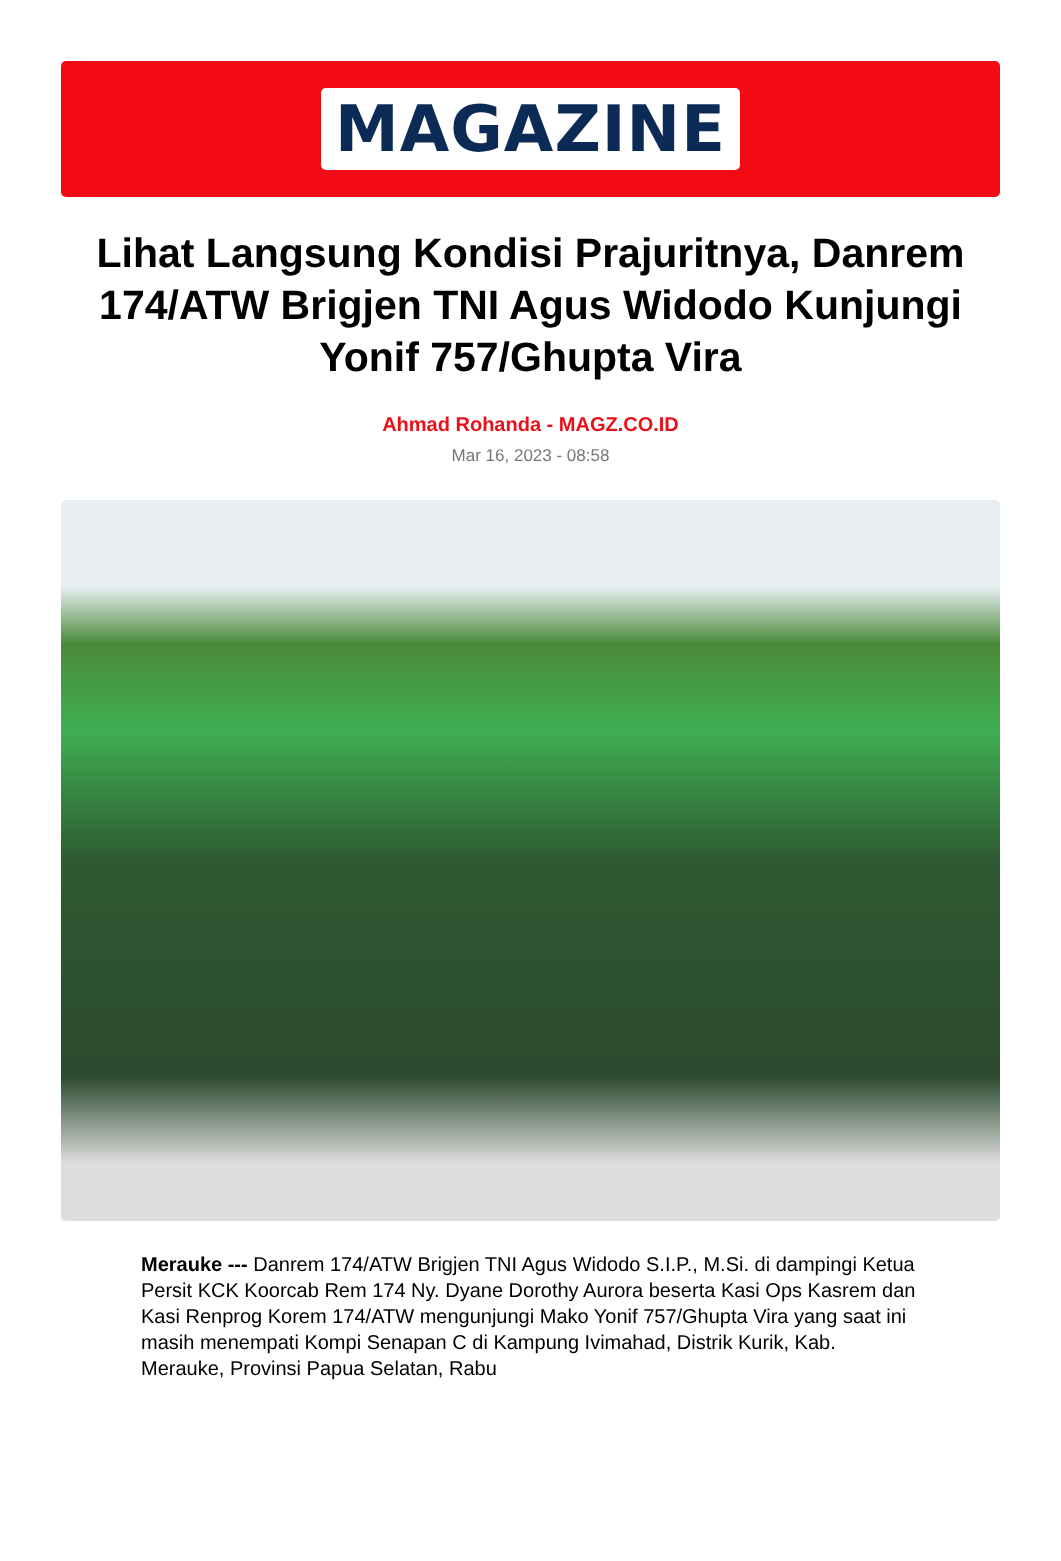MAGAZINE
Lihat Langsung Kondisi Prajuritnya, Danrem 174/ATW Brigjen TNI Agus Widodo Kunjungi Yonif 757/Ghupta Vira
Ahmad Rohanda - MAGZ.CO.ID
Mar 16, 2023 - 08:58
Merauke --- Danrem 174/ATW Brigjen TNI Agus Widodo S.I.P., M.Si. di dampingi Ketua Persit KCK Koorcab Rem 174 Ny. Dyane Dorothy Aurora beserta Kasi Ops Kasrem dan Kasi Renprog Korem 174/ATW mengunjungi Mako Yonif 757/Ghupta Vira yang saat ini masih menempati Kompi Senapan C di Kampung Ivimahad, Distrik Kurik, Kab. Merauke, Provinsi Papua Selatan, Rabu